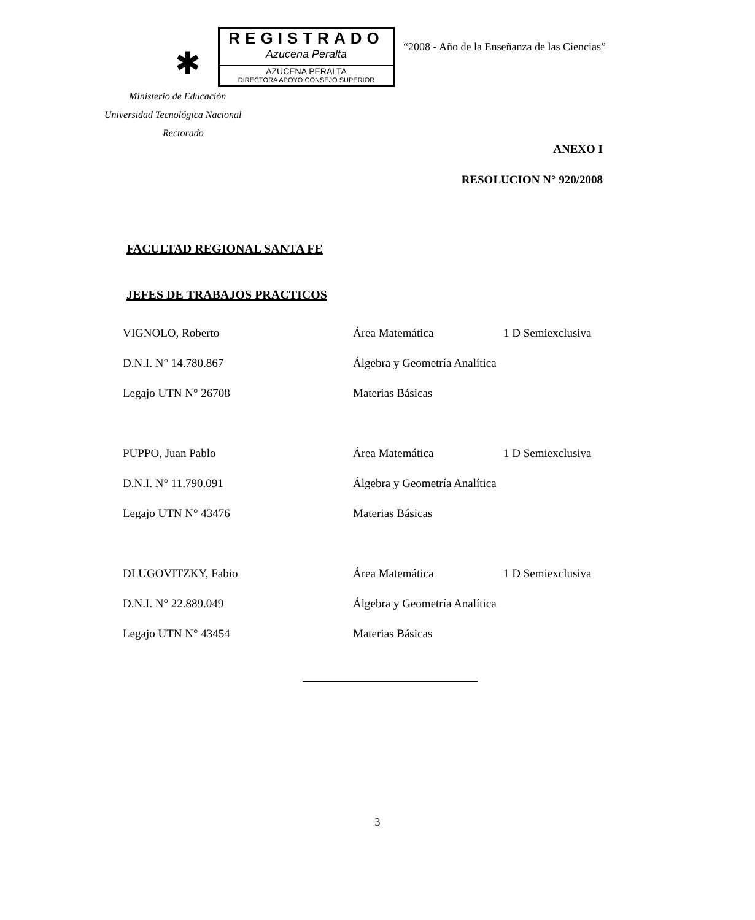✱
REGISTRADO
Azucena Peralta
AZUCENA PERALTA
DIRECTORA APOYO CONSEJO SUPERIOR
“2008 - Año de la Enseñanza de las Ciencias”
Ministerio de Educación
Universidad Tecnológica Nacional
Rectorado
ANEXO I
RESOLUCION N° 920/2008
FACULTAD REGIONAL SANTA FE
JEFES DE TRABAJOS PRACTICOS
| VIGNOLO, Roberto | Área Matemática | 1 D Semiexclusiva |
| D.N.I. N° 14.780.867 | Álgebra y Geometría Analítica | |
| Legajo UTN N° 26708 | Materias Básicas | |
| PUPPO, Juan Pablo | Área Matemática | 1 D Semiexclusiva |
| D.N.I. N° 11.790.091 | Álgebra y Geometría Analítica | |
| Legajo UTN N° 43476 | Materias Básicas | |
| DLUGOVITZKY, Fabio | Área Matemática | 1 D Semiexclusiva |
| D.N.I. N° 22.889.049 | Álgebra y Geometría Analítica | |
| Legajo UTN N° 43454 | Materias Básicas | |
3